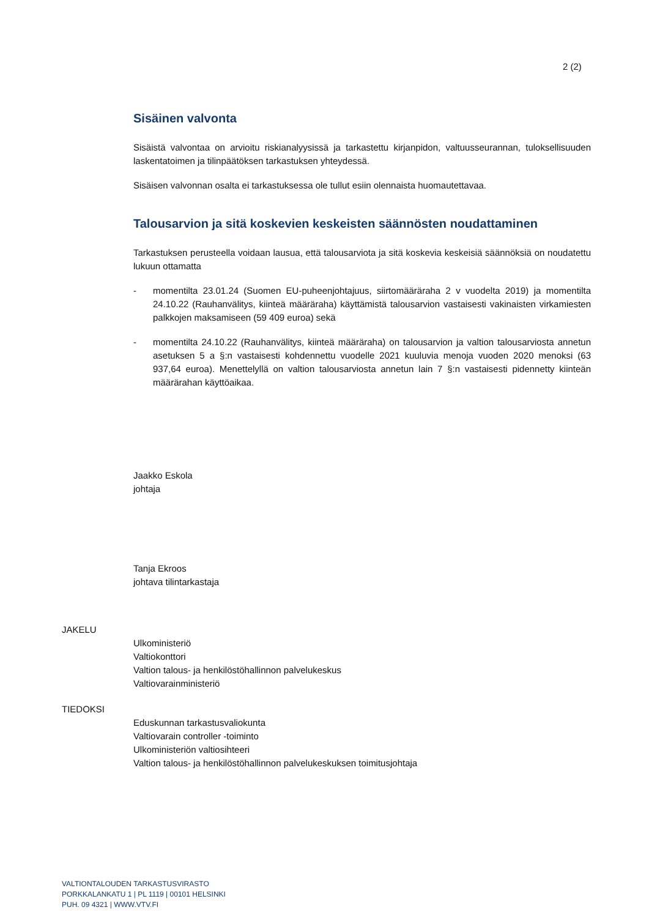2 (2)
Sisäinen valvonta
Sisäistä valvontaa on arvioitu riskianalyysissä ja tarkastettu kirjanpidon, valtuusseurannan, tuloksellisuuden laskentatoimen ja tilinpäätöksen tarkastuksen yhteydessä.
Sisäisen valvonnan osalta ei tarkastuksessa ole tullut esiin olennaista huomautettavaa.
Talousarvion ja sitä koskevien keskeisten säännösten noudattaminen
Tarkastuksen perusteella voidaan lausua, että talousarviota ja sitä koskevia keskeisiä säännöksiä on noudatettu lukuun ottamatta
- momentilta 23.01.24 (Suomen EU-puheenjohtajuus, siirtomääräraha 2 v vuodelta 2019) ja momentilta 24.10.22 (Rauhanvälitys, kiinteä määräraha) käyttämistä talousarvion vastaisesti vakinaisten virkamiesten palkkojen maksamiseen (59 409 euroa) sekä
- momentilta 24.10.22 (Rauhanvälitys, kiinteä määräraha) on talousarvion ja valtion talousarviosta annetun asetuksen 5 a §:n vastaisesti kohdennettu vuodelle 2021 kuuluvia menoja vuoden 2020 menoksi (63 937,64 euroa). Menettelyllä on valtion talousarviosta annetun lain 7 §:n vastaisesti pidennetty kiinteän määrärahan käyttöaikaa.
Jaakko Eskola
johtaja
Tanja Ekroos
johtava tilintarkastaja
JAKELU
Ulkoministeriö
Valtiokonttori
Valtion talous- ja henkilöstöhallinnon palvelukeskus
Valtiovarainministeriö
TIEDOKSI
Eduskunnan tarkastusvaliokunta
Valtiovarain controller -toiminto
Ulkoministeriön valtiosihteeri
Valtion talous- ja henkilöstöhallinnon palvelukeskuksen toimitusjohtaja
VALTIONTALOUDEN TARKASTUSVIRASTO
PORKKALANKATU 1 | PL 1119 | 00101 HELSINKI
PUH. 09 4321 | WWW.VTV.FI